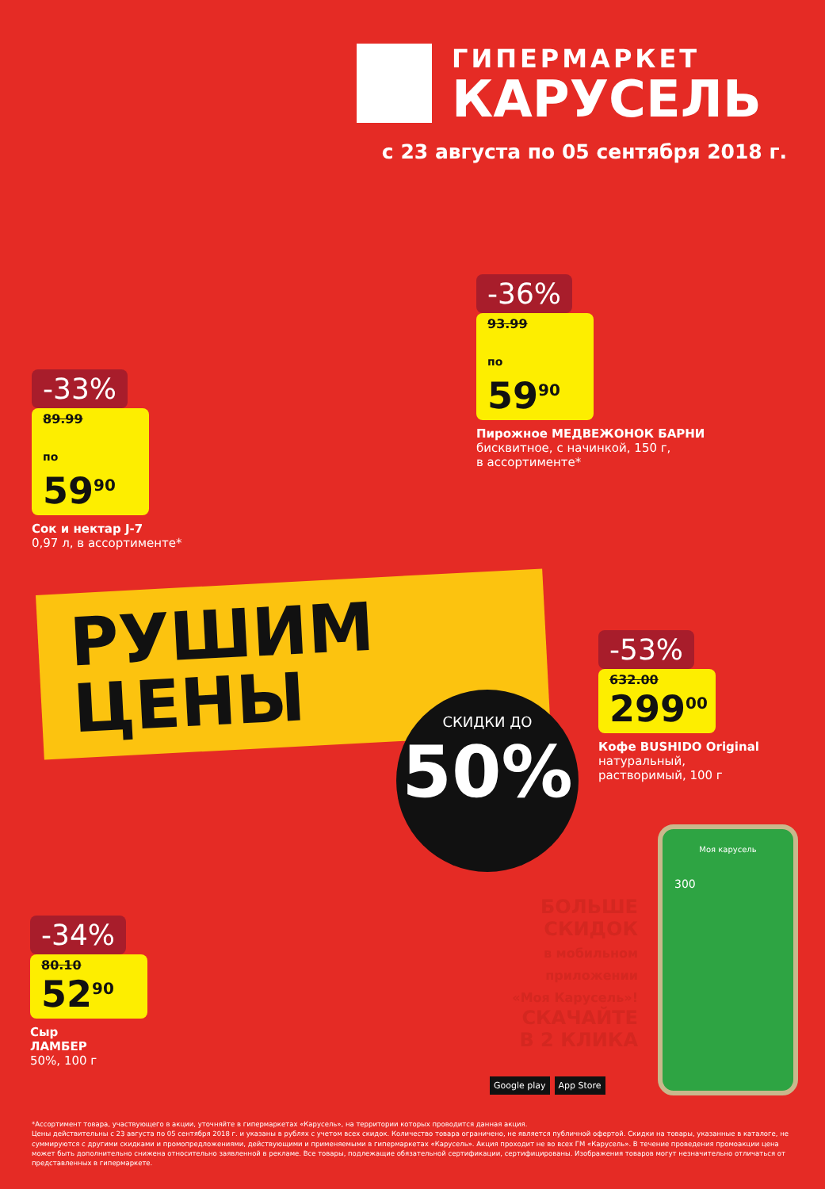ГИПЕРМАРКЕТ
КАРУСЕЛЬ
с 23 августа по 05 сентября 2018 г.
-33%
89.99
по 59<sup>90</sup>
Сок и нектар J-7
0,97 л, в ассортименте*
-36%
93.99
по 59<sup>90</sup>
Пирожное МЕДВЕЖОНОК БАРНИ
бисквитное, с начинкой, 150 г,
в ассортименте*
РУШИМ
ЦЕНЫ
СКИДКИ ДО
50%
-53%
632.00
299<sup>00</sup>
Кофе BUSHIDO Original
натуральный,
растворимый, 100 г
-34%
80.10
52<sup>90</sup>
Сыр
ЛАМБЕР
50%, 100 г
БОЛЬШЕ СКИДОК
в мобильном приложении «Моя Карусель»!
СКАЧАЙТЕ В 2 КЛИКА
Google play App Store
Моя карусель
300
*Ассортимент товара, участвующего в акции, уточняйте в гипермаркетах «Карусель», на территории которых проводится данная акция.
Цены действительны с 23 августа по 05 сентября 2018 г. и указаны в рублях с учетом всех скидок. Количество товара ограничено, не является публичной офертой. Скидки на товары, указанные в каталоге, не суммируются с другими скидками и промопредложениями, действующими и применяемыми в гипермаркетах «Карусель». Акция проходит не во всех ГМ «Карусель». В течение проведения промоакции цена может быть дополнительно снижена относительно заявленной в рекламе. Все товары, подлежащие обязательной сертификации, сертифицированы. Изображения товаров могут незначительно отличаться от представленных в гипермаркете.